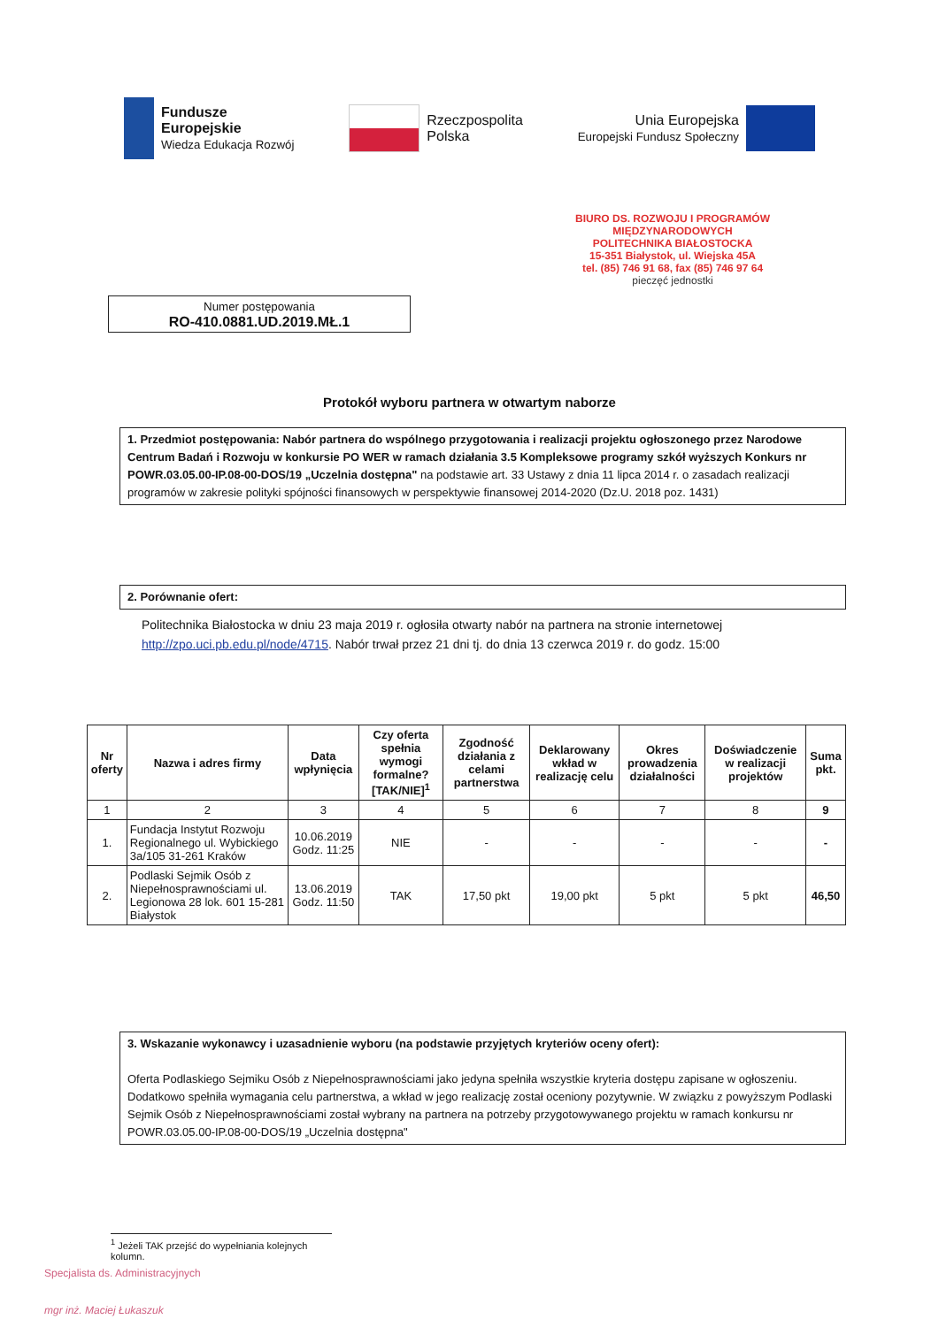Fundusze
Europejskie
Wiedza Edukacja Rozwój
Rzeczpospolita
Polska
Unia Europejska
Europejski Fundusz Społeczny
BIURO DS. ROZWOJU I PROGRAMÓW MIĘDZYNARODOWYCH
POLITECHNIKA BIAŁOSTOCKA
15-351 Białystok, ul. Wiejska 45A
tel. (85) 746 91 68, fax (85) 746 97 64
pieczęć jednostki
Numer postępowania
RO-410.0881.UD.2019.MŁ.1
Protokół wyboru partnera w otwartym naborze
1. Przedmiot postępowania: Nabór partnera do wspólnego przygotowania i realizacji projektu ogłoszonego przez Narodowe Centrum Badań i Rozwoju w konkursie PO WER w ramach działania 3.5 Kompleksowe programy szkół wyższych Konkurs nr POWR.03.05.00-IP.08-00-DOS/19 „Uczelnia dostępna" na podstawie art. 33 Ustawy z dnia 11 lipca 2014 r. o zasadach realizacji programów w zakresie polityki spójności finansowych w perspektywie finansowej 2014-2020 (Dz.U. 2018 poz. 1431)
2. Porównanie ofert:
Politechnika Białostocka w dniu 23 maja 2019 r. ogłosiła otwarty nabór na partnera na stronie internetowej http://zpo.uci.pb.edu.pl/node/4715. Nabór trwał przez 21 dni tj. do dnia 13 czerwca 2019 r. do godz. 15:00
| Nr oferty | Nazwa i adres firmy | Data wpłynięcia | Czy oferta spełnia wymogi formalne? [TAK/NIE]<sup>1</sup> | Zgodność działania z celami partnerstwa | Deklarowany wkład w realizację celu | Okres prowadzenia działalności | Doświadczenie w realizacji projektów | Suma pkt. |
| --- | --- | --- | --- | --- | --- | --- | --- | --- |
| 1 | 2 | 3 | 4 | 5 | 6 | 7 | 8 | 9 |
| 1. | Fundacja Instytut Rozwoju Regionalnego ul. Wybickiego 3a/105 31-261 Kraków | 10.06.2019 Godz. 11:25 | NIE | - | - | - | - | - |
| 2. | Podlaski Sejmik Osób z Niepełnosprawnościami ul. Legionowa 28 lok. 601 15-281 Białystok | 13.06.2019 Godz. 11:50 | TAK | 17,50 pkt | 19,00 pkt | 5 pkt | 5 pkt | 46,50 |
3. Wskazanie wykonawcy i uzasadnienie wyboru (na podstawie przyjętych kryteriów oceny ofert):
Oferta Podlaskiego Sejmiku Osób z Niepełnosprawnościami jako jedyna spełniła wszystkie kryteria dostępu zapisane w ogłoszeniu. Dodatkowo spełniła wymagania celu partnerstwa, a wkład w jego realizację został oceniony pozytywnie. W związku z powyższym Podlaski Sejmik Osób z Niepełnosprawnościami został wybrany na partnera na potrzeby przygotowywanego projektu w ramach konkursu nr POWR.03.05.00-IP.08-00-DOS/19 „Uczelnia dostępna"
<sup>1</sup> Jeżeli TAK przejść do wypełniania kolejnych kolumn.
Specjalista ds. Administracyjnych
mgr inż. Maciej Łukaszuk